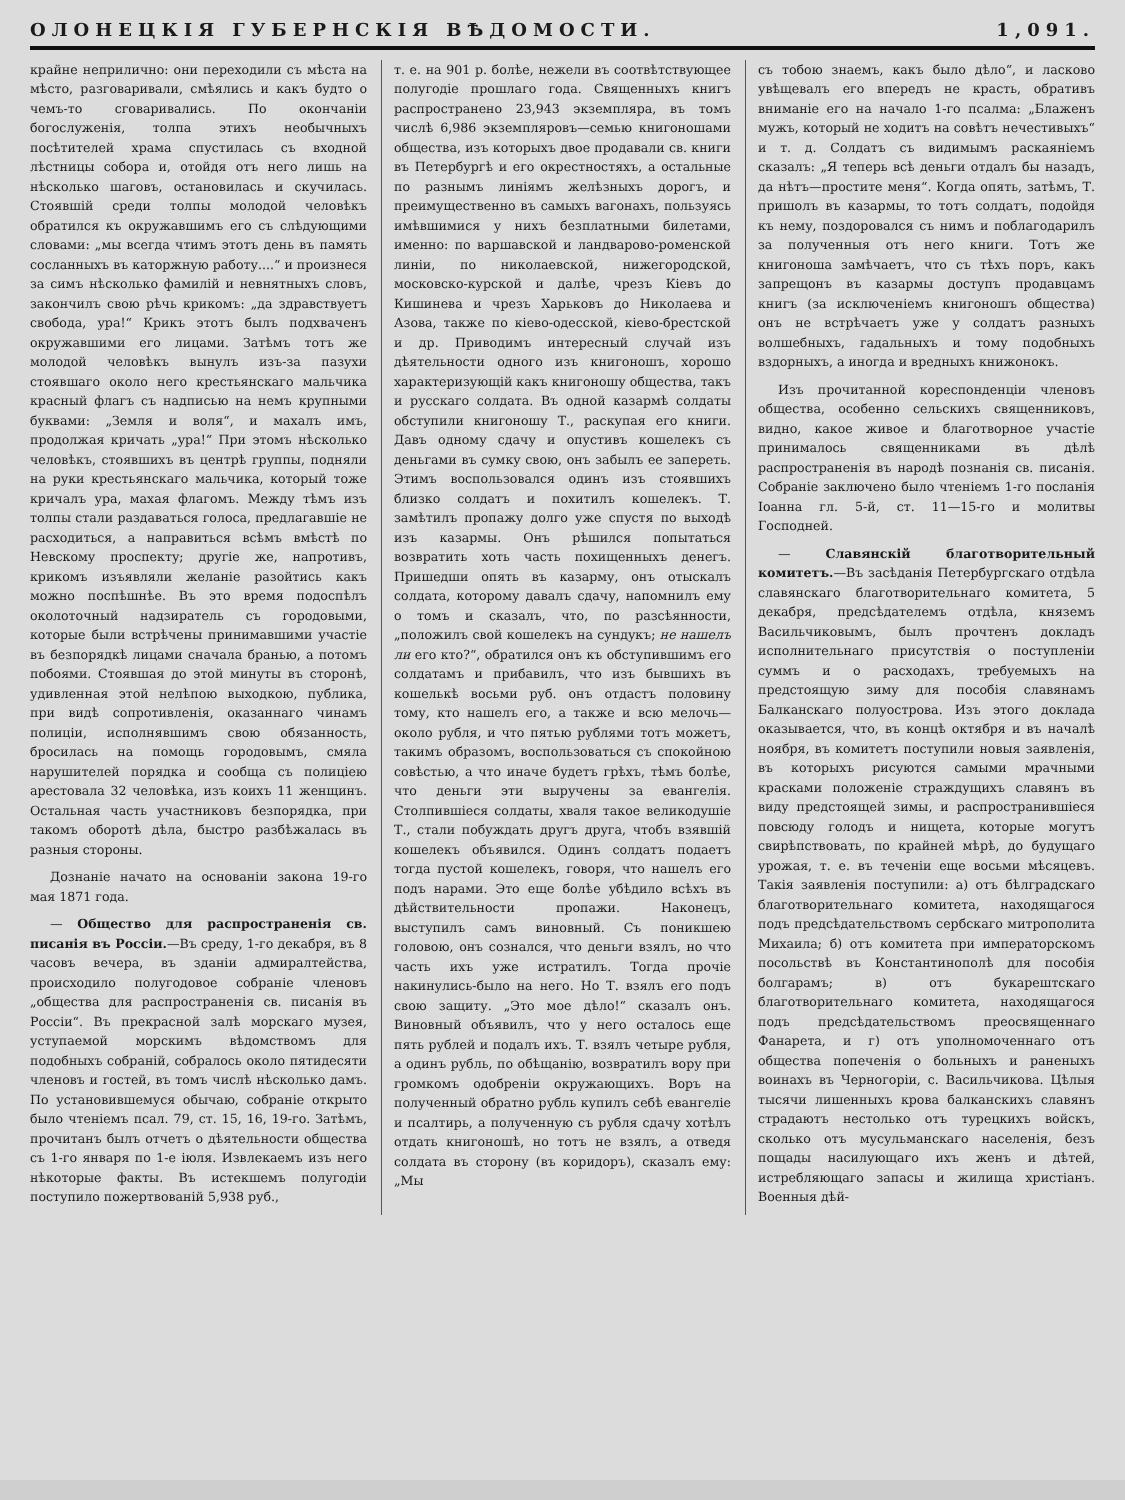ОЛОНЕЦКІЯ ГУБЕРНСКІЯ ВѢДОМОСТИ. 1,091.
крайне неприлично: они переходили съ мѣста на мѣсто, разговаривали, смѣялись и какъ будто о чемъ-то сговаривались. По окончаніи богослуженія, толпа этихъ необычныхъ посѣтителей храма спустилась съ входной лѣстницы собора и, отойдя отъ него лишь на нѣсколько шаговъ, остановилась и скучилась. Стоявшій среди толпы молодой человѣкъ обратился къ окружавшимъ его съ слѣдующими словами: „мы всегда чтимъ этотъ день въ память сосланныхъ въ каторжную работу....“ и произнеся за симъ нѣсколько фамилій и невнятныхъ словъ, закончилъ свою рѣчь крикомъ: „да здравствуетъ свобода, ура!“ Крикъ этотъ былъ подхваченъ окружавшими его лицами. Затѣмъ тотъ же молодой человѣкъ вынулъ изъ-за пазухи стоявшаго около него крестьянскаго мальчика красный флагъ съ надписью на немъ крупными буквами: „Земля и воля“, и махалъ имъ, продолжая кричать „ура!“ При этомъ нѣсколько человѣкъ, стоявшихъ въ центрѣ группы, подняли на руки крестьянскаго мальчика, который тоже кричалъ ура, махая флагомъ. Между тѣмъ изъ толпы стали раздаваться голоса, предлагавшіе не расходиться, а направиться всѣмъ вмѣстѣ по Невскому проспекту; другіе же, напротивъ, крикомъ изъявляли желаніе разойтись какъ можно поспѣшнѣе. Въ это время подоспѣлъ околоточный надзиратель съ городовыми, которые были встрѣчены принимавшими участіе въ безпорядкѣ лицами сначала бранью, а потомъ побоями. Стоявшая до этой минуты въ сторонѣ, удивленная этой нелѣпою выходкою, публика, при видѣ сопротивленія, оказаннаго чинамъ полиціи, исполнявшимъ свою обязанность, бросилась на помощь городовымъ, смяла нарушителей порядка и сообща съ полиціею арестовала 32 человѣка, изъ коихъ 11 женщинъ. Остальная часть участниковъ безпорядка, при такомъ оборотѣ дѣла, быстро разбѣжалась въ разныя стороны.
Дознаніе начато на основаніи закона 19-го мая 1871 года.
— Общество для распространенія св. писанія въ Россіи.—Въ среду, 1-го декабря, въ 8 часовъ вечера, въ зданіи адмиралтейства, происходило полугодовое собраніе членовъ „общества для распространенія св. писанія въ Россіи“. Въ прекрасной залѣ морскаго музея, уступаемой морскимъ вѣдомствомъ для подобныхъ собраній, собралось около пятидесяти членовъ и гостей, въ томъ числѣ нѣсколько дамъ. По установившемуся обычаю, собраніе открыто было чтеніемъ псал. 79, ст. 15, 16, 19-го. Затѣмъ, прочитанъ былъ отчетъ о дѣятельности общества съ 1-го января по 1-е іюля. Извлекаемъ изъ него нѣкоторые факты. Въ истекшемъ полугодіи поступило пожертвованій 5,938 руб.,
т. е. на 901 р. болѣе, нежели въ соотвѣтствующее полугодіе прошлаго года. Священныхъ книгъ распространено 23,943 экземпляра, въ томъ числѣ 6,986 экземпляровъ—семью книгоношами общества, изъ которыхъ двое продавали св. книги въ Петербургѣ и его окрестностяхъ, а остальные по разнымъ линіямъ желѣзныхъ дорогъ, и преимущественно въ самыхъ вагонахъ, пользуясь имѣвшимися у нихъ безплатными билетами, именно: по варшавской и ландварово-роменской линіи, по николаевской, нижегородской, московско-курской и далѣе, чрезъ Кіевъ до Кишинева и чрезъ Харьковъ до Николаева и Азова, также по кіево-одесской, кіево-брестской и др. Приводимъ интересный случай изъ дѣятельности одного изъ книгоношъ, хорошо характеризующій какъ книгоношу общества, такъ и русскаго солдата. Въ одной казармѣ солдаты обступили книгоношу Т., раскупая его книги. Давъ одному сдачу и опустивъ кошелекъ съ деньгами въ сумку свою, онъ забылъ ее запереть. Этимъ воспользовался одинъ изъ стоявшихъ близко солдатъ и похитилъ кошелекъ. Т. замѣтилъ пропажу долго уже спустя по выходѣ изъ казармы. Онъ рѣшился попытаться возвратить хоть часть похищенныхъ денегъ. Пришедши опять въ казарму, онъ отыскалъ солдата, которому давалъ сдачу, напомнилъ ему о томъ и сказалъ, что, по разсѣянности, „положилъ свой кошелекъ на сундукъ; не нашелъ ли его кто?“, обратился онъ къ обступившимъ его солдатамъ и прибавилъ, что изъ бывшихъ въ кошелькѣ восьми руб. онъ отдастъ половину тому, кто нашелъ его, а также и всю мелочь—около рубля, и что пятью рублями тотъ можетъ, такимъ образомъ, воспользоваться съ спокойною совѣстью, а что иначе будетъ грѣхъ, тѣмъ болѣе, что деньги эти выручены за евангелія. Столпившіеся солдаты, хваля такое великодушіе Т., стали побуждать другъ друга, чтобъ взявшій кошелекъ объявился. Одинъ солдатъ подаетъ тогда пустой кошелекъ, говоря, что нашелъ его подъ нарами. Это еще болѣе убѣдило всѣхъ въ дѣйствительности пропажи. Наконецъ, выступилъ самъ виновный. Съ поникшею головою, онъ сознался, что деньги взялъ, но что часть ихъ уже истратилъ. Тогда прочіе накинулись-было на него. Но Т. взялъ его подъ свою защиту. „Это мое дѣло!“ сказалъ онъ. Виновный объявилъ, что у него осталось еще пять рублей и подалъ ихъ. Т. взялъ четыре рубля, а одинъ рубль, по обѣщанію, возвратилъ вору при громкомъ одобреніи окружающихъ. Воръ на полученный обратно рубль купилъ себѣ евангеліе и псалтирь, а полученную съ рубля сдачу хотѣлъ отдать книгоношѣ, но тотъ не взялъ, а отведя солдата въ сторону (въ коридоръ), сказалъ ему: „Мы
съ тобою знаемъ, какъ было дѣло“, и ласково увѣщевалъ его впередъ не красть, обративъ вниманіе его на начало 1-го псалма: „Блаженъ мужъ, который не ходитъ на совѣтъ нечестивыхъ“ и т. д. Солдатъ съ видимымъ раскаяніемъ сказалъ: „Я теперь всѣ деньги отдалъ бы назадъ, да нѣтъ—простите меня“. Когда опять, затѣмъ, Т. пришолъ въ казармы, то тотъ солдатъ, подойдя къ нему, поздоровался съ нимъ и поблагодарилъ за полученныя отъ него книги. Тотъ же книгоноша замѣчаетъ, что съ тѣхъ поръ, какъ запрещонъ въ казармы доступъ продавцамъ книгъ (за исключеніемъ книгоношъ общества) онъ не встрѣчаетъ уже у солдатъ разныхъ волшебныхъ, гадальныхъ и тому подобныхъ вздорныхъ, а иногда и вредныхъ книжонокъ.
Изъ прочитанной кореспонденціи членовъ общества, особенно сельскихъ священниковъ, видно, какое живое и благотворное участіе принималось священниками въ дѣлѣ распространенія въ народѣ познанія св. писанія. Собраніе заключено было чтеніемъ 1-го посланія Іоанна гл. 5-й, ст. 11—15-го и молитвы Господней.
— Славянскій благотворительный комитетъ.—Въ засѣданія Петербургскаго отдѣла славянскаго благотворительнаго комитета, 5 декабря, предсѣдателемъ отдѣла, княземъ Васильчиковымъ, былъ прочтенъ докладъ исполнительнаго присутствія о поступленіи суммъ и о расходахъ, требуемыхъ на предстоящую зиму для пособія славянамъ Балканскаго полуострова. Изъ этого доклада оказывается, что, въ концѣ октября и въ началѣ ноября, въ комитетъ поступили новыя заявленія, въ которыхъ рисуются самыми мрачными красками положеніе страждущихъ славянъ въ виду предстоящей зимы, и распространившіеся повсюду голодъ и нищета, которые могутъ свирѣпствовать, по крайней мѣрѣ, до будущаго урожая, т. е. въ теченіи еще восьми мѣсяцевъ. Такія заявленія поступили: а) отъ бѣлградскаго благотворительнаго комитета, находящагося подъ предсѣдательствомъ сербскаго митрополита Михаила; б) отъ комитета при императорскомъ посольствѣ въ Константинополѣ для пособія болгарамъ; в) отъ букарештскаго благотворительнаго комитета, находящагося подъ предсѣдательствомъ преосвященнаго Фанарета, и г) отъ уполномоченнаго отъ общества попеченія о больныхъ и раненыхъ воинахъ въ Черногоріи, с. Васильчикова. Цѣлыя тысячи лишенныхъ крова балканскихъ славянъ страдаютъ нестолько отъ турецкихъ войскъ, сколько отъ мусульманскаго населенія, безъ пощады насилующаго ихъ женъ и дѣтей, истребляющаго запасы и жилища христіанъ. Военныя дѣй-